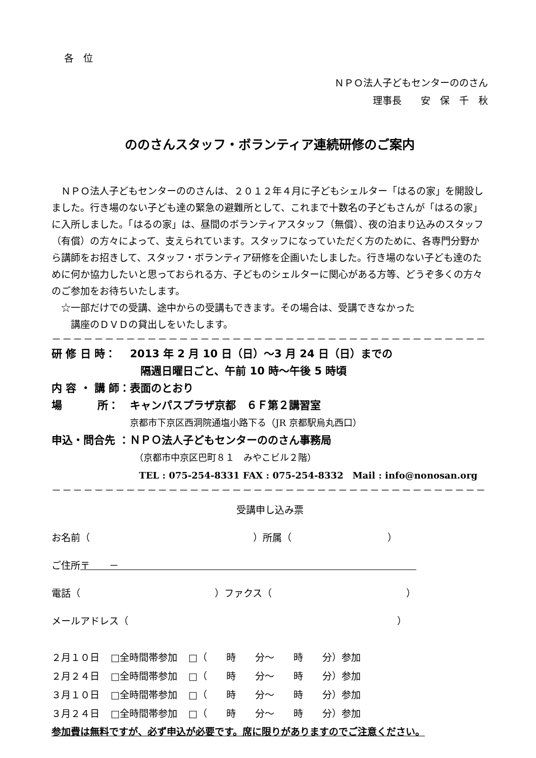各　位
ＮＰＯ法人子どもセンターののさん
理事長　　安　保　千　秋
ののさんスタッフ・ボランティア連続研修のご案内
ＮＰＯ法人子どもセンターののさんは、２０１２年４月に子どもシェルター「はるの家」を開設しました。行き場のない子ども達の緊急の避難所として、これまで十数名の子どもさんが「はるの家」に入所しました。「はるの家」は、昼間のボランティアスタッフ（無償）、夜の泊まり込みのスタッフ（有償）の方々によって、支えられています。スタッフになっていただく方のために、各専門分野から講師をお招きして、スタッフ・ボランティア研修を企画いたしました。行き場のない子ども達のために何か協力したいと思っておられる方、子どものシェルターに関心がある方等、どうぞ多くの方々のご参加をお待ちいたします。
☆一部だけでの受講、途中からの受講もできます。その場合は、受講できなかった
　講座のＤＶＤの貸出しをいたします。
－－－－－－－－－－－－－－－－－－－－－－－－－－－－－－－－－－－－－－－－－
| 研 修 日 時： | 2013 年 2 月 10 日（日）～3 月 24 日（日）までの 隔週日曜日ごと、午前 10 時～午後 5 時頃 |
| 内 容 ・ 講 師： | 表面のとおり |
| 場 所： | キャンパスプラザ京都 ６Ｆ第２講習室 京都市下京区西洞院通塩小路下る（JR 京都駅烏丸西口） |
| 申込・問合先 ： | ＮＰＯ法人子どもセンターののさん事務局 （京都市中京区巴町８１ みやこビル２階） TEL : 075-254-8331 FAX : 075-254-8332 Mail : info@nonosan.org |
－－－－－－－－－－－－－－－－－－－－－－－－－－－－－－－－－－－－－－－－－
受講申し込み票
お名前（　　　　　　　　　　　　　　　　　）所属（　　　　　　　　　　）
ご住所〒　　－　　　　　　　　　　　　　　　　　　　　　　　　　　　　　　　
電話（　　　　　　　　　　　　　　）ファクス（　　　　　　　　　　　　　　）
メールアドレス（　　　　　　　　　　　　　　　　　　　　　　　　　　　　）
| ２月１０日 | □全時間帯参加 | □（ 時 分～ 時 分）参加 |
| ２月２４日 | □全時間帯参加 | □（ 時 分～ 時 分）参加 |
| ３月１０日 | □全時間帯参加 | □（ 時 分～ 時 分）参加 |
| ３月２４日 | □全時間帯参加 | □（ 時 分～ 時 分）参加 |
参加費は無料ですが、必ず申込が必要です。席に限りがありますのでご注意ください。